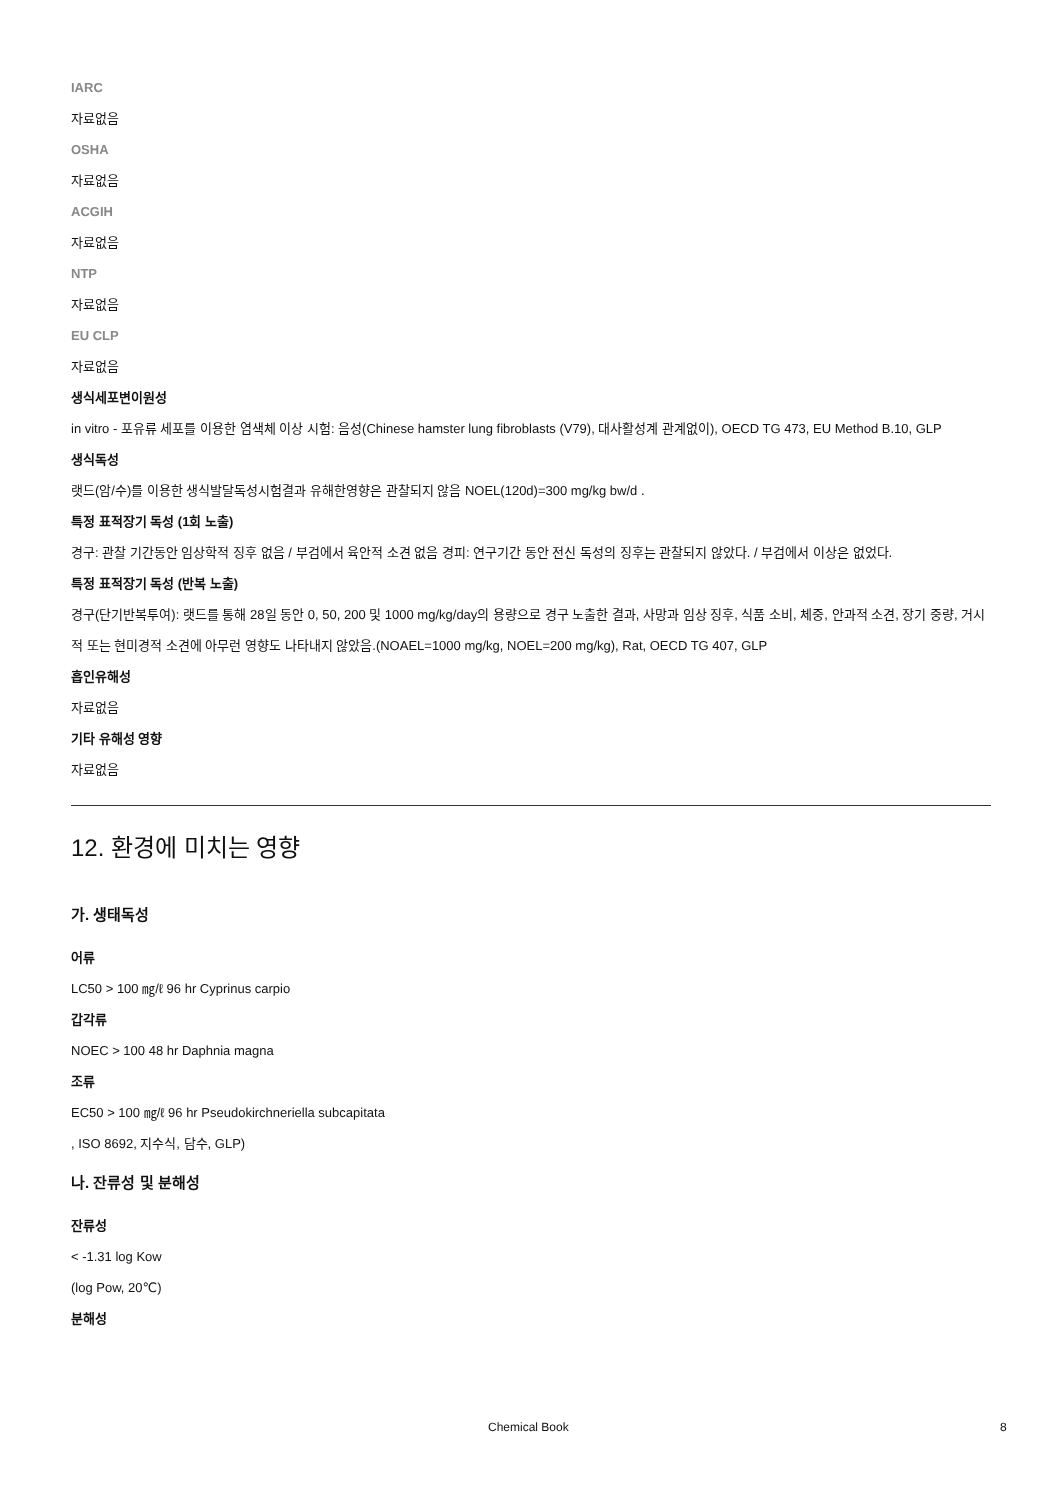IARC
자료없음
OSHA
자료없음
ACGIH
자료없음
NTP
자료없음
EU CLP
자료없음
생식세포변이원성
in vitro - 포유류 세포를 이용한 염색체 이상 시험: 음성(Chinese hamster lung fibroblasts (V79), 대사활성계 관계없이), OECD TG 473, EU Method B.10, GLP
생식독성
랫드(암/수)를 이용한 생식발달독성시험결과 유해한영향은 관찰되지 않음 NOEL(120d)=300 mg/kg bw/d .
특정 표적장기 독성 (1회 노출)
경구: 관찰 기간동안 임상학적 징후 없음 / 부검에서 육안적 소견 없음 경피: 연구기간 동안 전신 독성의 징후는 관찰되지 않았다. / 부검에서 이상은 없었다.
특정 표적장기 독성 (반복 노출)
경구(단기반복투여): 랫드를 통해 28일 동안 0, 50, 200 및 1000 mg/kg/day의 용량으로 경구 노출한 결과, 사망과 임상 징후, 식품 소비, 체중, 안과적 소견, 장기 중량, 거시적 또는 현미경적 소견에 아무런 영향도 나타내지 않았음.(NOAEL=1000 mg/kg, NOEL=200 mg/kg), Rat, OECD TG 407, GLP
흡인유해성
자료없음
기타 유해성 영향
자료없음
12. 환경에 미치는 영향
가. 생태독성
어류
LC50 > 100 ㎎/ℓ 96 hr Cyprinus carpio
갑각류
NOEC > 100 48 hr Daphnia magna
조류
EC50 > 100 ㎎/ℓ 96 hr Pseudokirchneriella subcapitata
, ISO 8692, 지수식, 담수, GLP)
나. 잔류성 및 분해성
잔류성
< -1.31 log Kow
(log Pow, 20℃)
분해성
Chemical Book 8